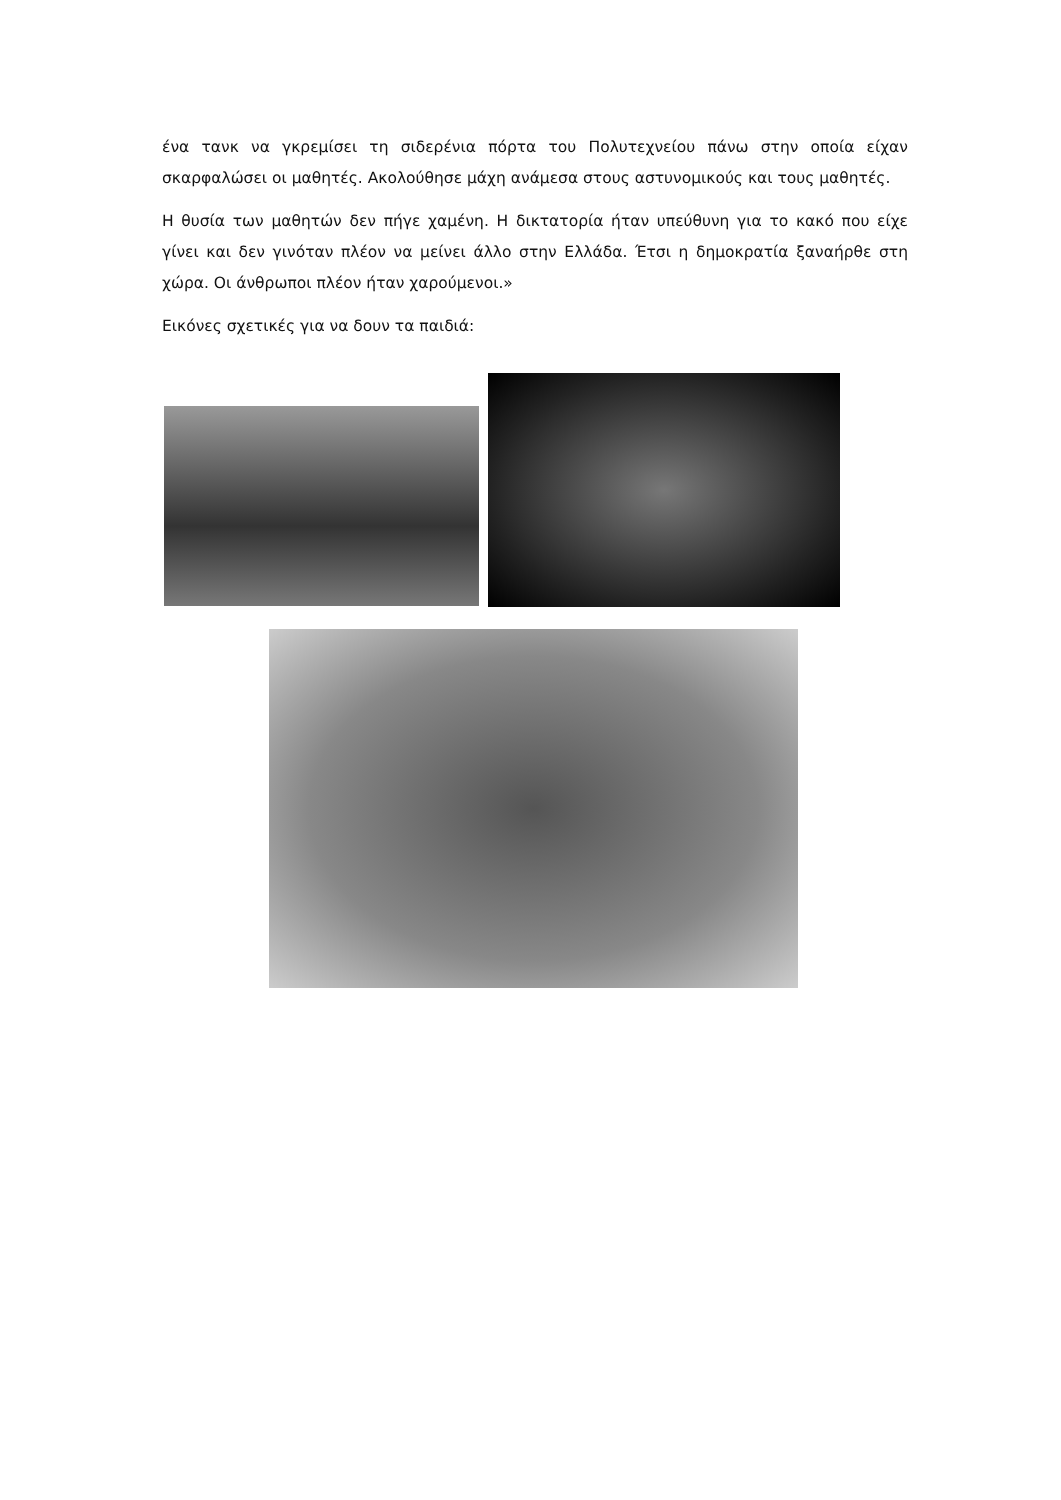ένα τανκ να γκρεμίσει τη σιδερένια πόρτα του Πολυτεχνείου πάνω στην οποία είχαν σκαρφαλώσει οι μαθητές. Ακολούθησε μάχη ανάμεσα στους αστυνομικούς και τους μαθητές.
Η θυσία των μαθητών δεν πήγε χαμένη. Η δικτατορία ήταν υπεύθυνη για το κακό που είχε γίνει και δεν γινόταν πλέον να μείνει άλλο στην Ελλάδα. Έτσι η δημοκρατία ξαναήρθε στη χώρα. Οι άνθρωποι πλέον ήταν χαρούμενοι.»
Εικόνες σχετικές για να δουν τα παιδιά: